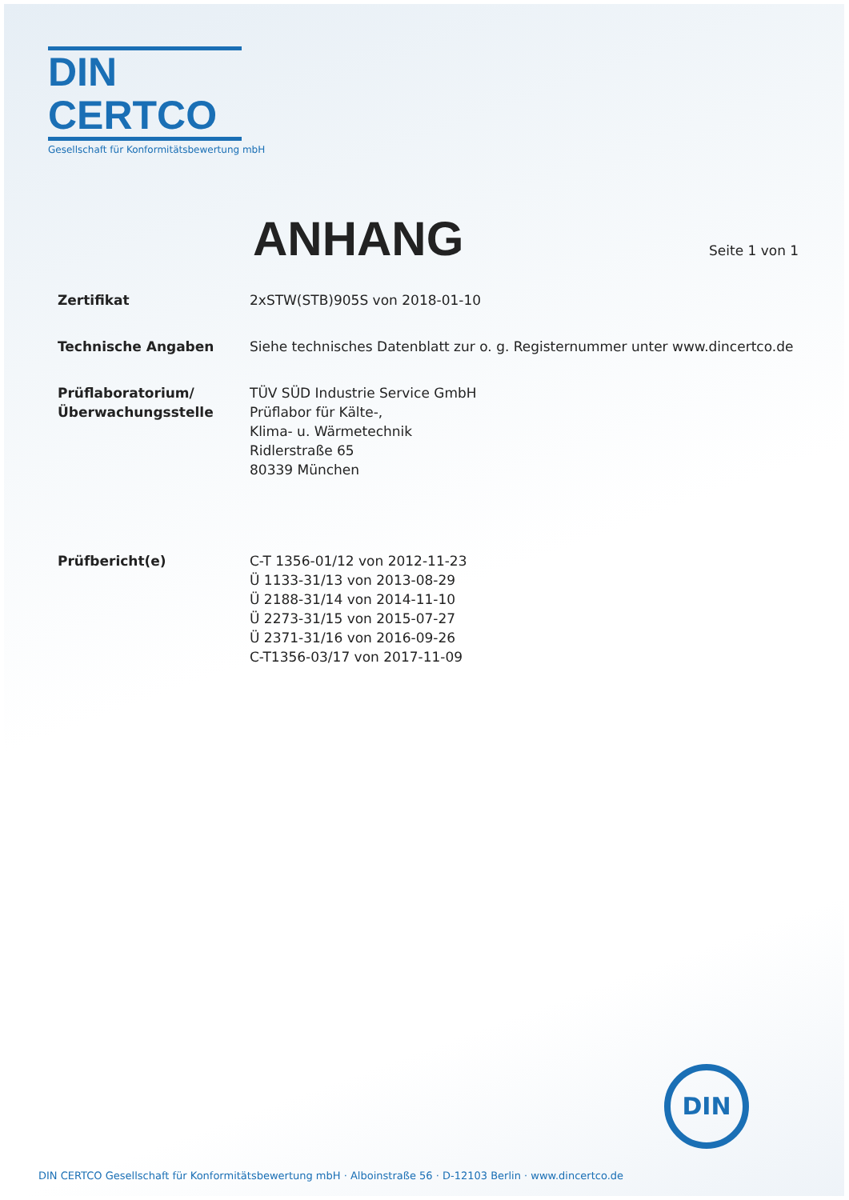DIN CERTCO
Gesellschaft für Konformitätsbewertung mbH
ANHANG
Seite 1 von 1
Zertifikat 2xSTW(STB)905S von 2018-01-10
Technische Angaben Siehe technisches Datenblatt zur o. g. Registernummer unter www.dincertco.de
Prüflaboratorium/
Überwachungsstelle
TÜV SÜD Industrie Service GmbH
Prüflabor für Kälte-,
Klima- u. Wärmetechnik
Ridlerstraße 65
80339 München
Prüfbericht(e) C-T 1356-01/12 von 2012-11-23
Ü 1133-31/13 von 2013-08-29
Ü 2188-31/14 von 2014-11-10
Ü 2273-31/15 von 2015-07-27
Ü 2371-31/16 von 2016-09-26
C-T1356-03/17 von 2017-11-09
DIN
DIN CERTCO Gesellschaft für Konformitätsbewertung mbH · Alboinstraße 56 · D-12103 Berlin · www.dincertco.de